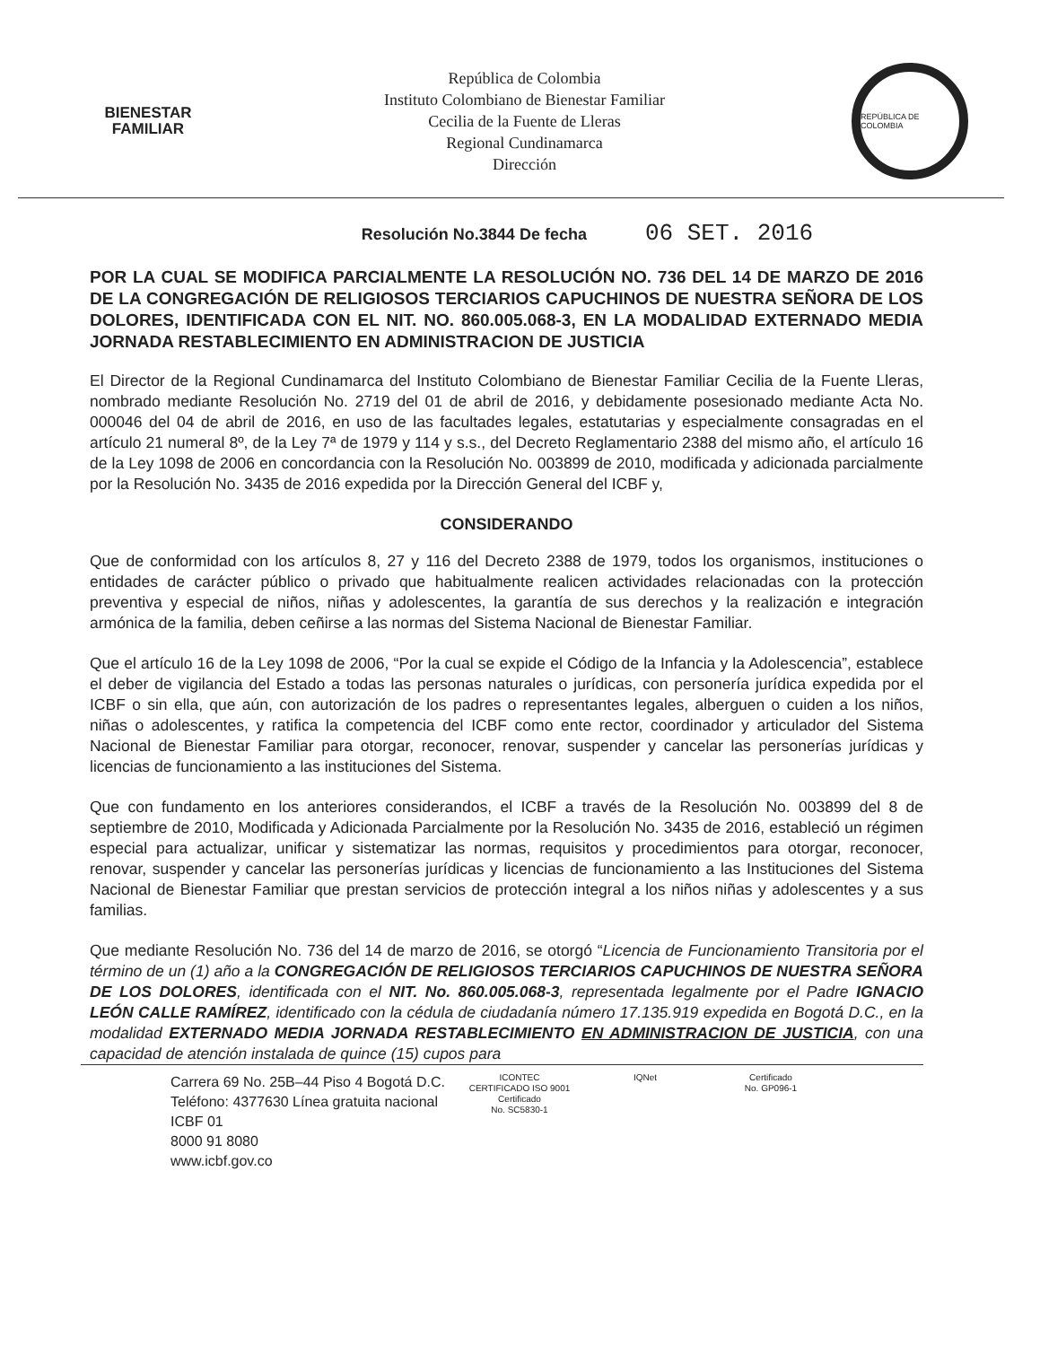BIENESTAR
FAMILIAR
República de Colombia
Instituto Colombiano de Bienestar Familiar
Cecilia de la Fuente de Lleras
Regional Cundinamarca
Dirección
REPÚBLICA DE COLOMBIA
Resolución No.3844 De fecha 06 SET. 2016
POR LA CUAL SE MODIFICA PARCIALMENTE LA RESOLUCIÓN NO. 736 DEL 14 DE MARZO DE 2016 DE LA CONGREGACIÓN DE RELIGIOSOS TERCIARIOS CAPUCHINOS DE NUESTRA SEÑORA DE LOS DOLORES, IDENTIFICADA CON EL NIT. NO. 860.005.068-3, EN LA MODALIDAD EXTERNADO MEDIA JORNADA RESTABLECIMIENTO EN ADMINISTRACION DE JUSTICIA
El Director de la Regional Cundinamarca del Instituto Colombiano de Bienestar Familiar Cecilia de la Fuente Lleras, nombrado mediante Resolución No. 2719 del 01 de abril de 2016, y debidamente posesionado mediante Acta No. 000046 del 04 de abril de 2016, en uso de las facultades legales, estatutarias y especialmente consagradas en el artículo 21 numeral 8º, de la Ley 7ª de 1979 y 114 y s.s., del Decreto Reglamentario 2388 del mismo año, el artículo 16 de la Ley 1098 de 2006 en concordancia con la Resolución No. 003899 de 2010, modificada y adicionada parcialmente por la Resolución No. 3435 de 2016 expedida por la Dirección General del ICBF y,
CONSIDERANDO
Que de conformidad con los artículos 8, 27 y 116 del Decreto 2388 de 1979, todos los organismos, instituciones o entidades de carácter público o privado que habitualmente realicen actividades relacionadas con la protección preventiva y especial de niños, niñas y adolescentes, la garantía de sus derechos y la realización e integración armónica de la familia, deben ceñirse a las normas del Sistema Nacional de Bienestar Familiar.
Que el artículo 16 de la Ley 1098 de 2006, “Por la cual se expide el Código de la Infancia y la Adolescencia”, establece el deber de vigilancia del Estado a todas las personas naturales o jurídicas, con personería jurídica expedida por el ICBF o sin ella, que aún, con autorización de los padres o representantes legales, alberguen o cuiden a los niños, niñas o adolescentes, y ratifica la competencia del ICBF como ente rector, coordinador y articulador del Sistema Nacional de Bienestar Familiar para otorgar, reconocer, renovar, suspender y cancelar las personerías jurídicas y licencias de funcionamiento a las instituciones del Sistema.
Que con fundamento en los anteriores considerandos, el ICBF a través de la Resolución No. 003899 del 8 de septiembre de 2010, Modificada y Adicionada Parcialmente por la Resolución No. 3435 de 2016, estableció un régimen especial para actualizar, unificar y sistematizar las normas, requisitos y procedimientos para otorgar, reconocer, renovar, suspender y cancelar las personerías jurídicas y licencias de funcionamiento a las Instituciones del Sistema Nacional de Bienestar Familiar que prestan servicios de protección integral a los niños niñas y adolescentes y a sus familias.
Que mediante Resolución No. 736 del 14 de marzo de 2016, se otorgó “Licencia de Funcionamiento Transitoria por el término de un (1) año a la CONGREGACIÓN DE RELIGIOSOS TERCIARIOS CAPUCHINOS DE NUESTRA SEÑORA DE LOS DOLORES, identificada con el NIT. No. 860.005.068-3, representada legalmente por el Padre IGNACIO LEÓN CALLE RAMÍREZ, identificado con la cédula de ciudadanía número 17.135.919 expedida en Bogotá D.C., en la modalidad EXTERNADO MEDIA JORNADA RESTABLECIMIENTO EN ADMINISTRACION DE JUSTICIA, con una capacidad de atención instalada de quince (15) cupos para
Carrera 69 No. 25B–44 Piso 4 Bogotá D.C.
Teléfono: 4377630 Línea gratuita nacional ICBF 01
8000 91 8080
www.icbf.gov.co
ICONTEC
CERTIFICADO ISO 9001
Certificado
No. SC5830-1
IQNet Certificado
No. GP096-1